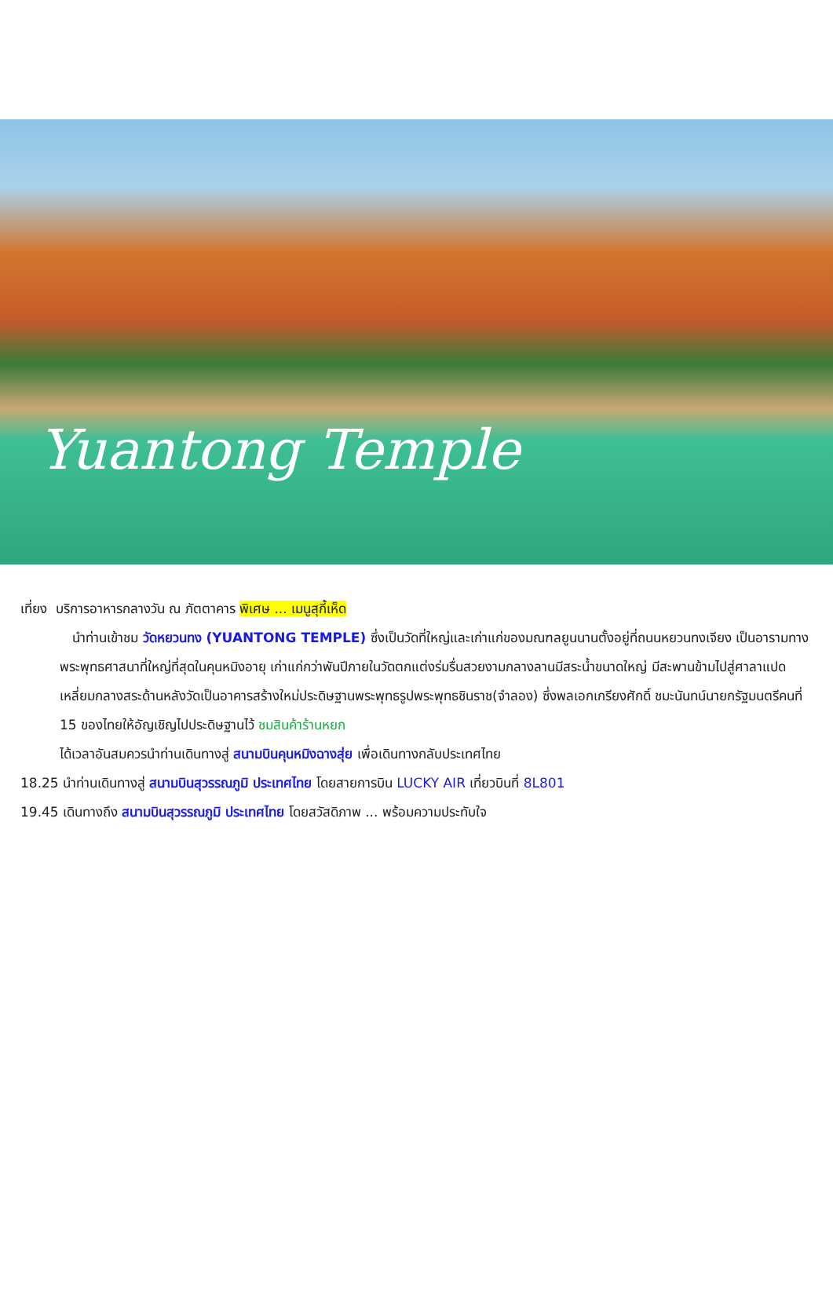Yuantong Temple
เที่ยง บริการอาหารกลางวัน ณ ภัตตาคาร พิเศษ ... เมนูสุกี้เห็ด
นำท่านเข้าชม วัดหยวนทง (YUANTONG TEMPLE) ซึ่งเป็นวัดที่ใหญ่และเก่าแก่ของมณฑลยูนนานตั้งอยู่ที่ถนนหยวนทงเจียง เป็นอารามทางพระพุทธศาสนาที่ใหญ่ที่สุดในคุนหมิงอายุ เก่าแก่กว่าพันปีภายในวัดตกแต่งร่มรื่นสวยงามกลางลานมีสระน้ำขนาดใหญ่ มีสะพานข้ามไปสู่ศาลาแปดเหลี่ยมกลางสระด้านหลังวัดเป็นอาคารสร้างใหม่ประดิษฐานพระพุทธรูปพระพุทธชินราช(จำลอง) ซึ่งพลเอกเกรียงศักดิ์ ชมะนันทน์นายกรัฐมนตรีคนที่ 15 ของไทยให้อัญเชิญไปประดิษฐานไว้ ชมสินค้าร้านหยก
ได้เวลาอันสมควรนำท่านเดินทางสู่ สนามบินคุนหมิงฉางสุ่ย เพื่อเดินทางกลับประเทศไทย
18.25 นำท่านเดินทางสู่ สนามบินสุวรรณภูมิ ประเทศไทย โดยสายการบิน LUCKY AIR เที่ยวบินที่ 8L801
19.45 เดินทางถึง สนามบินสุวรรณภูมิ ประเทศไทย โดยสวัสดิภาพ ... พร้อมความประทับใจ